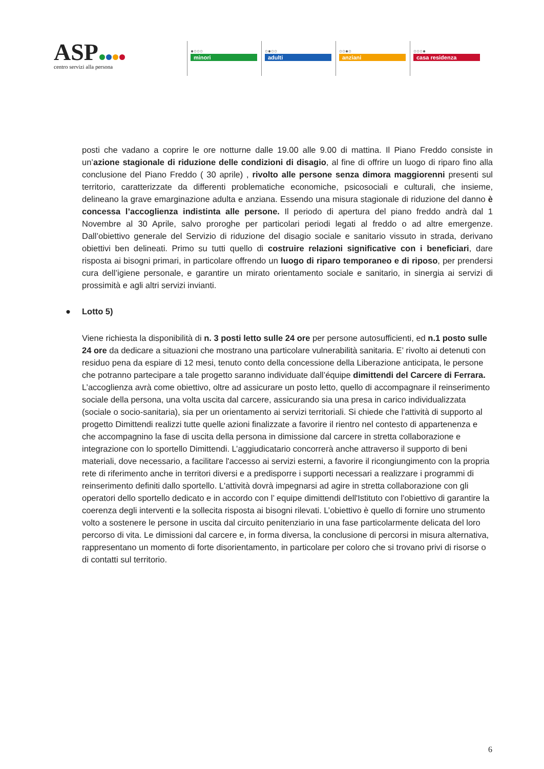ASP
centro servizi alla persona
●○○○
minori
○●○○
adulti
○○●○
anziani
○○○●
casa residenza
posti che vadano a coprire le ore notturne dalle 19.00 alle 9.00 di mattina. Il Piano Freddo consiste in un’azione stagionale di riduzione delle condizioni di disagio, al fine di offrire un luogo di riparo fino alla conclusione del Piano Freddo ( 30 aprile) , rivolto alle persone senza dimora maggiorenni presenti sul territorio, caratterizzate da differenti problematiche economiche, psicosociali e culturali, che insieme, delineano la grave emarginazione adulta e anziana. Essendo una misura stagionale di riduzione del danno è concessa l’accoglienza indistinta alle persone. Il periodo di apertura del piano freddo andrà dal 1 Novembre al 30 Aprile, salvo proroghe per particolari periodi legati al freddo o ad altre emergenze. Dall’obiettivo generale del Servizio di riduzione del disagio sociale e sanitario vissuto in strada, derivano obiettivi ben delineati. Primo su tutti quello di costruire relazioni significative con i beneficiari, dare risposta ai bisogni primari, in particolare offrendo un luogo di riparo temporaneo e di riposo, per prendersi cura dell’igiene personale, e garantire un mirato orientamento sociale e sanitario, in sinergia ai servizi di prossimità e agli altri servizi invianti.
● Lotto 5)
Viene richiesta la disponibilità di n. 3 posti letto sulle 24 ore per persone autosufficienti, ed n.1 posto sulle 24 ore da dedicare a situazioni che mostrano una particolare vulnerabilità sanitaria. E’ rivolto ai detenuti con residuo pena da espiare di 12 mesi, tenuto conto della concessione della Liberazione anticipata, le persone che potranno partecipare a tale progetto saranno individuate dall’équipe dimittendi del Carcere di Ferrara. L’accoglienza avrà come obiettivo, oltre ad assicurare un posto letto, quello di accompagnare il reinserimento sociale della persona, una volta uscita dal carcere, assicurando sia una presa in carico individualizzata (sociale o socio-sanitaria), sia per un orientamento ai servizi territoriali. Si chiede che l'attività di supporto al progetto Dimittendi realizzi tutte quelle azioni finalizzate a favorire il rientro nel contesto di appartenenza e che accompagnino la fase di uscita della persona in dimissione dal carcere in stretta collaborazione e integrazione con lo sportello Dimittendi. L’aggiudicatario concorrerà anche attraverso il supporto di beni materiali, dove necessario, a facilitare l'accesso ai servizi esterni, a favorire il ricongiungimento con la propria rete di riferimento anche in territori diversi e a predisporre i supporti necessari a realizzare i programmi di reinserimento definiti dallo sportello. L'attività dovrà impegnarsi ad agire in stretta collaborazione con gli operatori dello sportello dedicato e in accordo con l’ equipe dimittendi dell'Istituto con l'obiettivo di garantire la coerenza degli interventi e la sollecita risposta ai bisogni rilevati. L’obiettivo è quello di fornire uno strumento volto a sostenere le persone in uscita dal circuito penitenziario in una fase particolarmente delicata del loro percorso di vita. Le dimissioni dal carcere e, in forma diversa, la conclusione di percorsi in misura alternativa, rappresentano un momento di forte disorientamento, in particolare per coloro che si trovano privi di risorse o di contatti sul territorio.
6